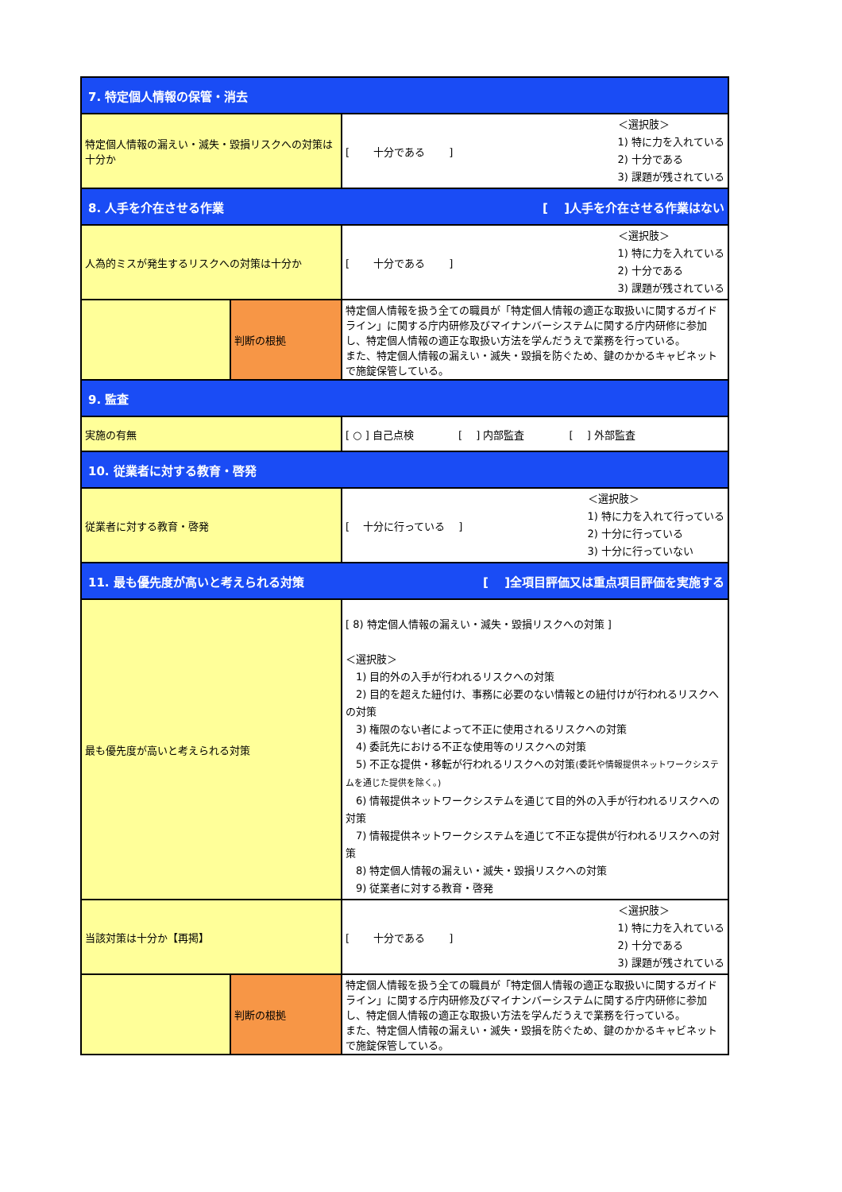| 7. 特定個人情報の保管・消去 | | |
| 特定個人情報の漏えい・滅失・毀損リスクへの対策は十分か | | [ 十分である ] ＜選択肢＞ 1) 特に力を入れている 2) 十分である 3) 課題が残されている |
| 8. 人手を介在させる作業 [ ]人手を介在させる作業はない | | |
| 人為的ミスが発生するリスクへの対策は十分か | | [ 十分である ] ＜選択肢＞ 1) 特に力を入れている 2) 十分である 3) 課題が残されている |
| | 判断の根拠 | 特定個人情報を扱う全ての職員が「特定個人情報の適正な取扱いに関するガイドライン」に関する庁内研修及びマイナンバーシステムに関する庁内研修に参加し、特定個人情報の適正な取扱い方法を学んだうえで業務を行っている。 また、特定個人情報の漏えい・滅失・毀損を防ぐため、鍵のかかるキャビネットで施錠保管している。 |
| 9. 監査 | | |
| 実施の有無 | | [ ○ ] 自己点検 [ ] 内部監査 [ ] 外部監査 |
| 10. 従業者に対する教育・啓発 | | |
| 従業者に対する教育・啓発 | | [ 十分に行っている ] ＜選択肢＞ 1) 特に力を入れて行っている 2) 十分に行っている 3) 十分に行っていない |
| 11. 最も優先度が高いと考えられる対策 [ ]全項目評価又は重点項目評価を実施する | | |
| 最も優先度が高いと考えられる対策 | | [ 8) 特定個人情報の漏えい・滅失・毀損リスクへの対策 ] ＜選択肢＞ 1) 目的外の入手が行われるリスクへの対策 2) 目的を超えた紐付け、事務に必要のない情報との紐付けが行われるリスクへの対策 3) 権限のない者によって不正に使用されるリスクへの対策 4) 委託先における不正な使用等のリスクへの対策 5) 不正な提供・移転が行われるリスクへの対策 (委託や情報提供ネットワークシステムを通じた提供を除く。) 6) 情報提供ネットワークシステムを通じて目的外の入手が行われるリスクへの対策 7) 情報提供ネットワークシステムを通じて不正な提供が行われるリスクへの対策 8) 特定個人情報の漏えい・滅失・毀損リスクへの対策 9) 従業者に対する教育・啓発 |
| 当該対策は十分か【再掲】 | | [ 十分である ] ＜選択肢＞ 1) 特に力を入れている 2) 十分である 3) 課題が残されている |
| | 判断の根拠 | 特定個人情報を扱う全ての職員が「特定個人情報の適正な取扱いに関するガイドライン」に関する庁内研修及びマイナンバーシステムに関する庁内研修に参加し、特定個人情報の適正な取扱い方法を学んだうえで業務を行っている。 また、特定個人情報の漏えい・滅失・毀損を防ぐため、鍵のかかるキャビネットで施錠保管している。 |